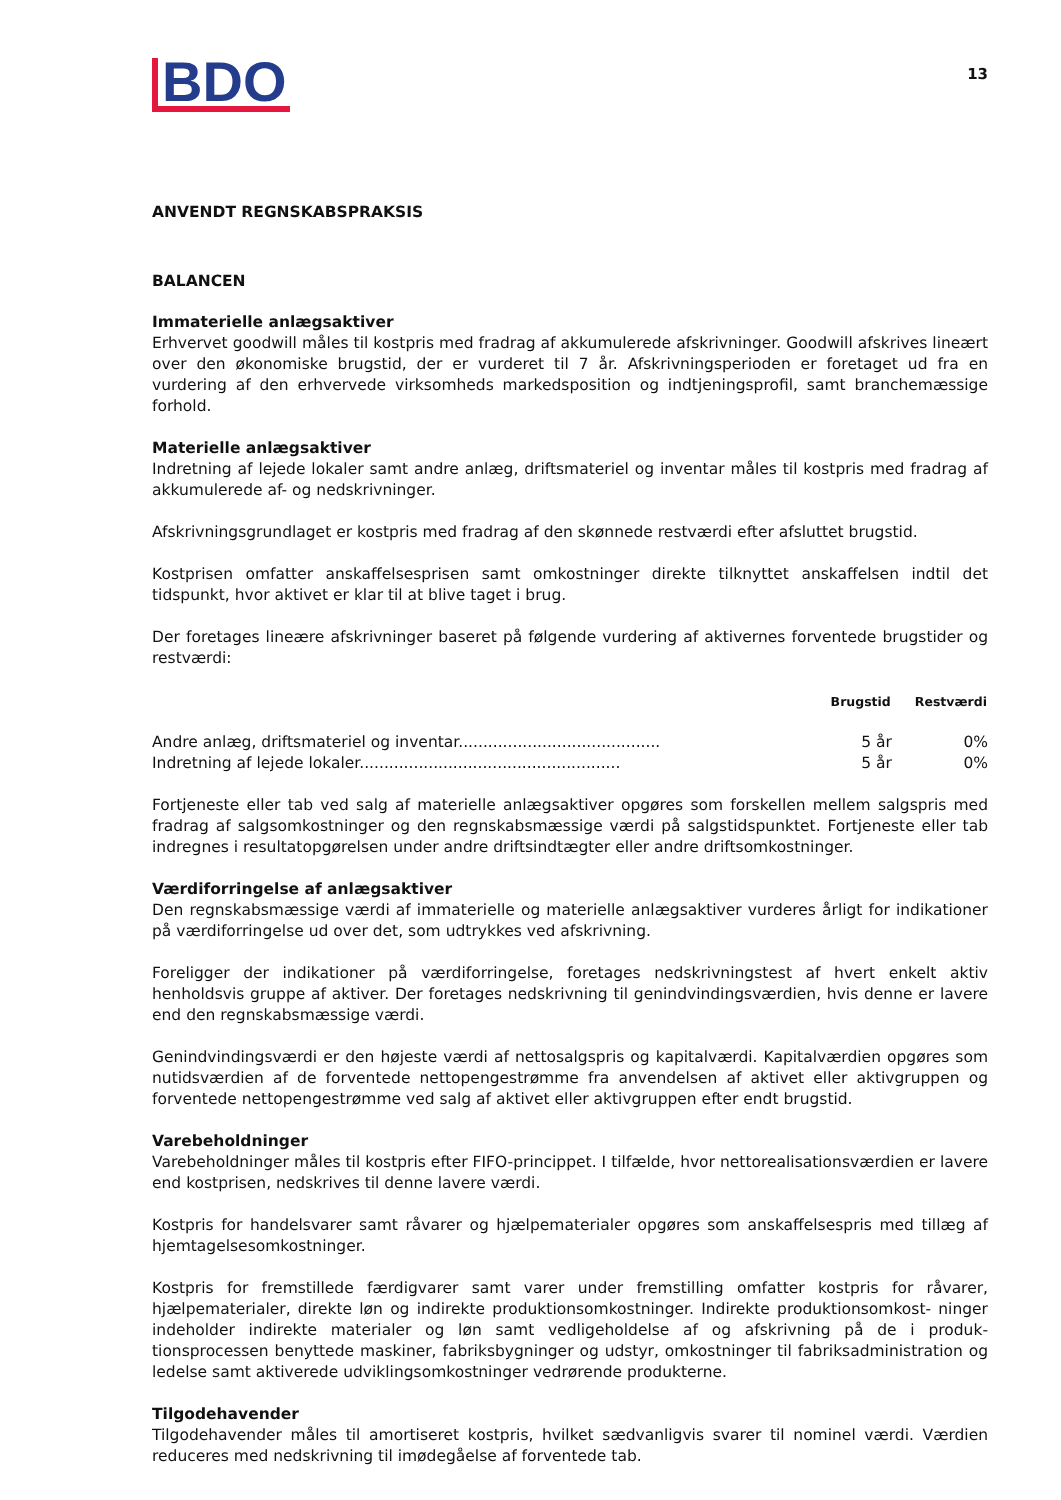BDO
13
ANVENDT REGNSKABSPRAKSIS
BALANCEN
Immaterielle anlægsaktiver
Erhvervet goodwill måles til kostpris med fradrag af akkumulerede afskrivninger. Goodwill afskrives lineært over den økonomiske brugstid, der er vurderet til 7 år. Afskrivningsperioden er foretaget ud fra en vurdering af den erhvervede virksomheds markedsposition og indtjeningsprofil, samt branchemæssige forhold.
Materielle anlægsaktiver
Indretning af lejede lokaler samt andre anlæg, driftsmateriel og inventar måles til kostpris med fradrag af akkumulerede af- og nedskrivninger.
Afskrivningsgrundlaget er kostpris med fradrag af den skønnede restværdi efter afsluttet brugstid.
Kostprisen omfatter anskaffelsesprisen samt omkostninger direkte tilknyttet anskaffelsen indtil det tidspunkt, hvor aktivet er klar til at blive taget i brug.
Der foretages lineære afskrivninger baseret på følgende vurdering af aktivernes forventede brugstider og restværdi:
| | Brugstid | Restværdi |
| --- | --- | --- |
| Andre anlæg, driftsmateriel og inventar......................................... | 5 år | 0% |
| Indretning af lejede lokaler..................................................... | 5 år | 0% |
Fortjeneste eller tab ved salg af materielle anlægsaktiver opgøres som forskellen mellem salgspris med fradrag af salgsomkostninger og den regnskabsmæssige værdi på salgstidspunktet. Fortjeneste eller tab indregnes i resultatopgørelsen under andre driftsindtægter eller andre driftsomkostninger.
Værdiforringelse af anlægsaktiver
Den regnskabsmæssige værdi af immaterielle og materielle anlægsaktiver vurderes årligt for indikationer på værdiforringelse ud over det, som udtrykkes ved afskrivning.
Foreligger der indikationer på værdiforringelse, foretages nedskrivningstest af hvert enkelt aktiv henholdsvis gruppe af aktiver. Der foretages nedskrivning til genindvindingsværdien, hvis denne er lavere end den regnskabsmæssige værdi.
Genindvindingsværdi er den højeste værdi af nettosalgspris og kapitalværdi. Kapitalværdien opgøres som nutidsværdien af de forventede nettopengestrømme fra anvendelsen af aktivet eller aktivgruppen og forventede nettopengestrømme ved salg af aktivet eller aktivgruppen efter endt brugstid.
Varebeholdninger
Varebeholdninger måles til kostpris efter FIFO-princippet. I tilfælde, hvor nettorealisationsværdien er lavere end kostprisen, nedskrives til denne lavere værdi.
Kostpris for handelsvarer samt råvarer og hjælpematerialer opgøres som anskaffelsespris med tillæg af hjemtagelsesomkostninger.
Kostpris for fremstillede færdigvarer samt varer under fremstilling omfatter kostpris for råvarer, hjælpematerialer, direkte løn og indirekte produktionsomkostninger. Indirekte produktionsomkost- ninger indeholder indirekte materialer og løn samt vedligeholdelse af og afskrivning på de i produk- tionsprocessen benyttede maskiner, fabriksbygninger og udstyr, omkostninger til fabriksadministration og ledelse samt aktiverede udviklingsomkostninger vedrørende produkterne.
Tilgodehavender
Tilgodehavender måles til amortiseret kostpris, hvilket sædvanligvis svarer til nominel værdi. Værdien reduceres med nedskrivning til imødegåelse af forventede tab.